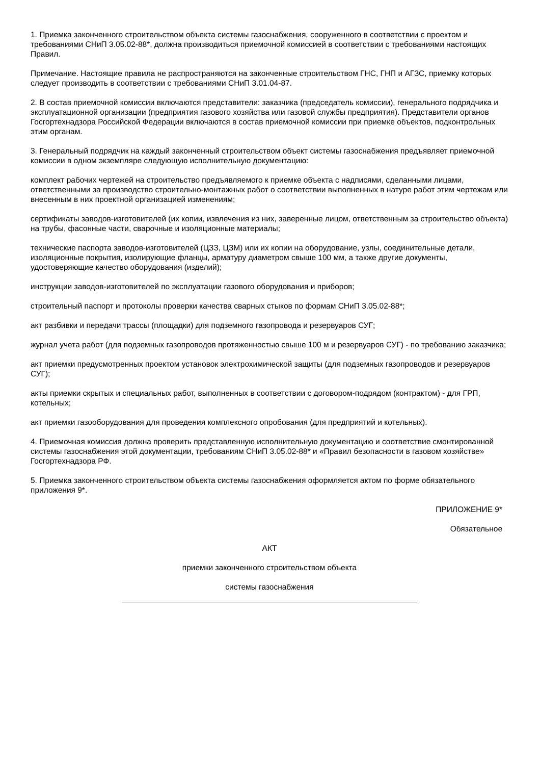1. Приемка законченного строительством объекта системы газоснабжения, сооруженного в соответствии с проектом и требованиями СНиП 3.05.02-88*, должна производиться приемочной комиссией в соответствии с требованиями настоящих Правил.
Примечание. Настоящие правила не распространяются на законченные строительством ГНС, ГНП и АГЗС, приемку которых следует производить в соответствии с требованиями СНиП 3.01.04-87.
2. В состав приемочной комиссии включаются представители: заказчика (председатель комиссии), генерального подрядчика и эксплуатационной организации (предприятия газового хозяйства или газовой службы предприятия). Представители органов Госгортехнадзора Российской Федерации включаются в состав приемочной комиссии при приемке объектов, подконтрольных этим органам.
3. Генеральный подрядчик на каждый законченный строительством объект системы газоснабжения предъявляет приемочной комиссии в одном экземпляре следующую исполнительную документацию:
комплект рабочих чертежей на строительство предъявляемого к приемке объекта с надписями, сделанными лицами, ответственными за производство строительно-монтажных работ о соответствии выполненных в натуре работ этим чертежам или внесенным в них проектной организацией изменениям;
сертификаты заводов-изготовителей (их копии, извлечения из них, заверенные лицом, ответственным за строительство объекта) на трубы, фасонные части, сварочные и изоляционные материалы;
технические паспорта заводов-изготовителей (ЦЗЗ, ЦЗМ) или их копии на оборудование, узлы, соединительные детали, изоляционные покрытия, изолирующие фланцы, арматуру диаметром свыше 100 мм, а также другие документы, удостоверяющие качество оборудования (изделий);
инструкции заводов-изготовителей по эксплуатации газового оборудования и приборов;
строительный паспорт и протоколы проверки качества сварных стыков по формам СНиП 3.05.02-88*;
акт разбивки и передачи трассы (площадки) для подземного газопровода и резервуаров СУГ;
журнал учета работ (для подземных газопроводов протяженностью свыше 100 м и резервуаров СУГ) - по требованию заказчика;
акт приемки предусмотренных проектом установок электрохимической защиты (для подземных газопроводов и резервуаров СУГ);
акты приемки скрытых и специальных работ, выполненных в соответствии с договором-подрядом (контрактом) - для ГРП, котельных;
акт приемки газооборудования для проведения комплексного опробования (для предприятий и котельных).
4. Приемочная комиссия должна проверить представленную исполнительную документацию и соответствие смонтированной системы газоснабжения этой документации, требованиям СНиП 3.05.02-88* и «Правил безопасности в газовом хозяйстве» Госгортехнадзора РФ.
5. Приемка законченного строительством объекта системы газоснабжения оформляется актом по форме обязательного приложения 9*.
ПРИЛОЖЕНИЕ 9*
Обязательное
АКТ
приемки законченного строительством объекта
системы газоснабжения